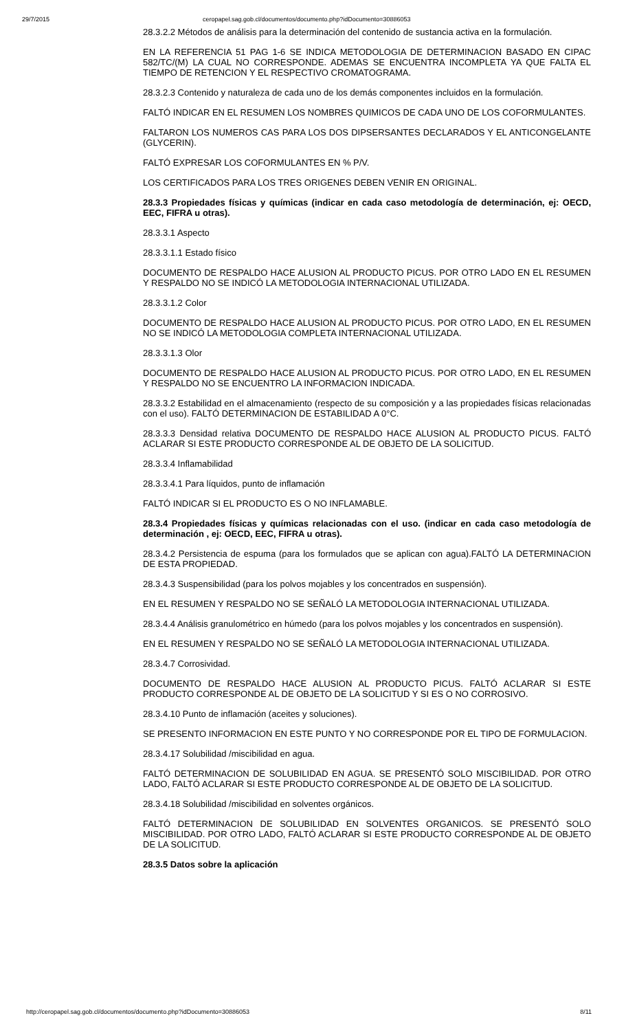29/7/2015 ceropapel.sag.gob.cl/documentos/documento.php?idDocumento=30886053
28.3.2.2 Métodos de análisis para la determinación del contenido de sustancia activa en la formulación.
EN LA REFERENCIA 51 PAG 1-6 SE INDICA METODOLOGIA DE DETERMINACION BASADO EN CIPAC 582/TC/(M) LA CUAL NO CORRESPONDE. ADEMAS SE ENCUENTRA INCOMPLETA YA QUE FALTA EL TIEMPO DE RETENCION Y EL RESPECTIVO CROMATOGRAMA.
28.3.2.3 Contenido y naturaleza de cada uno de los demás componentes incluidos en la formulación.
FALTÓ INDICAR EN EL RESUMEN LOS NOMBRES QUIMICOS DE CADA UNO DE LOS COFORMULANTES.
FALTARON LOS NUMEROS CAS PARA LOS DOS DIPSERSANTES DECLARADOS Y EL ANTICONGELANTE (GLYCERIN).
FALTÓ EXPRESAR LOS COFORMULANTES EN % P/V.
LOS CERTIFICADOS PARA LOS TRES ORIGENES DEBEN VENIR EN ORIGINAL.
28.3.3 Propiedades físicas y químicas (indicar en cada caso metodología de determinación, ej: OECD, EEC, FIFRA u otras).
28.3.3.1 Aspecto
28.3.3.1.1 Estado físico
DOCUMENTO DE RESPALDO HACE ALUSION AL PRODUCTO PICUS. POR OTRO LADO EN EL RESUMEN Y RESPALDO NO SE INDICÓ LA METODOLOGIA INTERNACIONAL UTILIZADA.
28.3.3.1.2 Color
DOCUMENTO DE RESPALDO HACE ALUSION AL PRODUCTO PICUS. POR OTRO LADO, EN EL RESUMEN NO SE INDICÓ LA METODOLOGIA COMPLETA INTERNACIONAL UTILIZADA.
28.3.3.1.3 Olor
DOCUMENTO DE RESPALDO HACE ALUSION AL PRODUCTO PICUS. POR OTRO LADO, EN EL RESUMEN Y RESPALDO NO SE ENCUENTRO LA INFORMACION INDICADA.
28.3.3.2 Estabilidad en el almacenamiento (respecto de su composición y a las propiedades físicas relacionadas con el uso). FALTÓ DETERMINACION DE ESTABILIDAD A 0°C.
28.3.3.3 Densidad relativa DOCUMENTO DE RESPALDO HACE ALUSION AL PRODUCTO PICUS. FALTÓ ACLARAR SI ESTE PRODUCTO CORRESPONDE AL DE OBJETO DE LA SOLICITUD.
28.3.3.4 Inflamabilidad
28.3.3.4.1 Para líquidos, punto de inflamación
FALTÓ INDICAR SI EL PRODUCTO ES O NO INFLAMABLE.
28.3.4 Propiedades físicas y químicas relacionadas con el uso. (indicar en cada caso metodología de determinación , ej: OECD, EEC, FIFRA u otras).
28.3.4.2 Persistencia de espuma (para los formulados que se aplican con agua).FALTÓ LA DETERMINACION DE ESTA PROPIEDAD.
28.3.4.3 Suspensibilidad (para los polvos mojables y los concentrados en suspensión).
EN EL RESUMEN Y RESPALDO NO SE SEÑALÓ LA METODOLOGIA INTERNACIONAL UTILIZADA.
28.3.4.4 Análisis granulométrico en húmedo (para los polvos mojables y los concentrados en suspensión).
EN EL RESUMEN Y RESPALDO NO SE SEÑALÓ LA METODOLOGIA INTERNACIONAL UTILIZADA.
28.3.4.7 Corrosividad.
DOCUMENTO DE RESPALDO HACE ALUSION AL PRODUCTO PICUS. FALTÓ ACLARAR SI ESTE PRODUCTO CORRESPONDE AL DE OBJETO DE LA SOLICITUD Y SI ES O NO CORROSIVO.
28.3.4.10 Punto de inflamación (aceites y soluciones).
SE PRESENTO INFORMACION EN ESTE PUNTO Y NO CORRESPONDE POR EL TIPO DE FORMULACION.
28.3.4.17 Solubilidad /miscibilidad en agua.
FALTÓ DETERMINACION DE SOLUBILIDAD EN AGUA. SE PRESENTÓ SOLO MISCIBILIDAD. POR OTRO LADO, FALTÓ ACLARAR SI ESTE PRODUCTO CORRESPONDE AL DE OBJETO DE LA SOLICITUD.
28.3.4.18 Solubilidad /miscibilidad en solventes orgánicos.
FALTÓ DETERMINACION DE SOLUBILIDAD EN SOLVENTES ORGANICOS. SE PRESENTÓ SOLO MISCIBILIDAD. POR OTRO LADO, FALTÓ ACLARAR SI ESTE PRODUCTO CORRESPONDE AL DE OBJETO DE LA SOLICITUD.
28.3.5 Datos sobre la aplicación
http://ceropapel.sag.gob.cl/documentos/documento.php?idDocumento=30886053 8/11